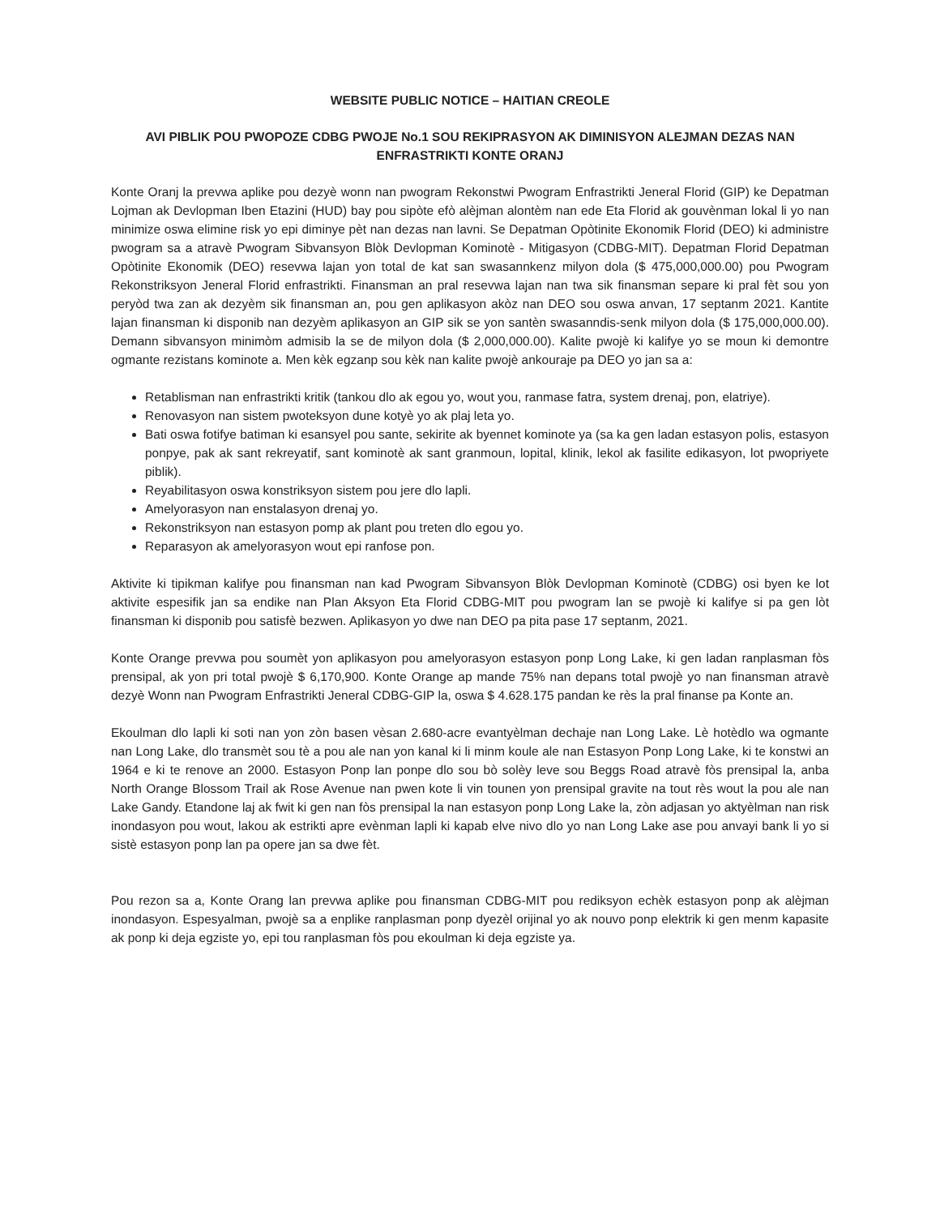WEBSITE PUBLIC NOTICE – HAITIAN CREOLE
AVI PIBLIK POU PWOPOZE CDBG PWOJE No.1 SOU REKIPRASYON AK DIMINISYON ALEJMAN DEZAS NAN ENFRASTRIKTI KONTE ORANJ
Konte Oranj la prevwa aplike pou dezyè wonn nan pwogram Rekonstwi Pwogram Enfrastrikti Jeneral Florid (GIP) ke Depatman Lojman ak Devlopman Iben Etazini (HUD) bay pou sipòte efò alèjman alontèm nan ede Eta Florid ak gouvènman lokal li yo nan minimize oswa elimine risk yo epi diminye pèt nan dezas nan lavni. Se Depatman Opòtinite Ekonomik Florid (DEO) ki administre pwogram sa a atravè Pwogram Sibvansyon Blòk Devlopman Kominotè - Mitigasyon (CDBG-MIT). Depatman Florid Depatman Opòtinite Ekonomik (DEO) resevwa lajan yon total de kat san swasannkenz milyon dola ($ 475,000,000.00) pou Pwogram Rekonstriksyon Jeneral Florid enfrastrikti. Finansman an pral resevwa lajan nan twa sik finansman separe ki pral fèt sou yon peryòd twa zan ak dezyèm sik finansman an, pou gen aplikasyon akòz nan DEO sou oswa anvan, 17 septanm 2021. Kantite lajan finansman ki disponib nan dezyèm aplikasyon an GIP sik se yon santèn swasanndis-senk milyon dola ($ 175,000,000.00). Demann sibvansyon minimòm admisib la se de milyon dola ($ 2,000,000.00). Kalite pwojè ki kalifye yo se moun ki demontre ogmante rezistans kominote a. Men kèk egzanp sou kèk nan kalite pwojè ankouraje pa DEO yo jan sa a:
Retablisman nan enfrastrikti kritik (tankou dlo ak egou yo, wout you, ranmase fatra, system drenaj, pon, elatriye).
Renovasyon nan sistem pwoteksyon dune kotyè yo ak plaj leta yo.
Bati oswa fotifye batiman ki esansyel pou sante, sekirite ak byennet kominote ya (sa ka gen ladan estasyon polis, estasyon ponpye, pak ak sant rekreyatif, sant kominotè ak sant granmoun, lopital, klinik, lekol ak fasilite edikasyon, lot pwopriyete piblik).
Reyabilitasyon oswa konstriksyon sistem pou jere dlo lapli.
Amelyorasyon nan enstalasyon drenaj yo.
Rekonstriksyon nan estasyon pomp ak plant pou treten dlo egou yo.
Reparasyon ak amelyorasyon wout epi ranfose pon.
Aktivite ki tipikman kalifye pou finansman nan kad Pwogram Sibvansyon Blòk Devlopman Kominotè (CDBG) osi byen ke lot aktivite espesifik jan sa endike nan Plan Aksyon Eta Florid CDBG-MIT pou pwogram lan se pwojè ki kalifye si pa gen lòt finansman ki disponib pou satisfè bezwen. Aplikasyon yo dwe nan DEO pa pita pase 17 septanm, 2021.
Konte Orange prevwa pou soumèt yon aplikasyon pou amelyorasyon estasyon ponp Long Lake, ki gen ladan ranplasman fòs prensipal, ak yon pri total pwojè $ 6,170,900. Konte Orange ap mande 75% nan depans total pwojè yo nan finansman atravè dezyè Wonn nan Pwogram Enfrastrikti Jeneral CDBG-GIP la, oswa $ 4.628.175 pandan ke rès la pral finanse pa Konte an.
Ekoulman dlo lapli ki soti nan yon zòn basen vèsan 2.680-acre evantyèlman dechaje nan Long Lake. Lè hotèdlo wa ogmante nan Long Lake, dlo transmèt sou tè a pou ale nan yon kanal ki li minm koule ale nan Estasyon Ponp Long Lake, ki te konstwi an 1964 e ki te renove an 2000. Estasyon Ponp lan ponpe dlo sou bò solèy leve sou Beggs Road atravè fòs prensipal la, anba North Orange Blossom Trail ak Rose Avenue nan pwen kote li vin tounen yon prensipal gravite na tout rès wout la pou ale nan Lake Gandy. Etandone laj ak fwit ki gen nan fòs prensipal la nan estasyon ponp Long Lake la, zòn adjasan yo aktyèlman nan risk inondasyon pou wout, lakou ak estrikti apre evènman lapli ki kapab elve nivo dlo yo nan Long Lake ase pou anvayi bank li yo si sistè estasyon ponp lan pa opere jan sa dwe fèt.
Pou rezon sa a, Konte Orang lan prevwa aplike pou finansman CDBG-MIT pou rediksyon echèk estasyon ponp ak alèjman inondasyon. Espesyalman, pwojè sa a enplike ranplasman ponp dyezèl orijinal yo ak nouvo ponp elektrik ki gen menm kapasite ak ponp ki deja egziste yo, epi tou ranplasman fòs pou ekoulman ki deja egziste ya.